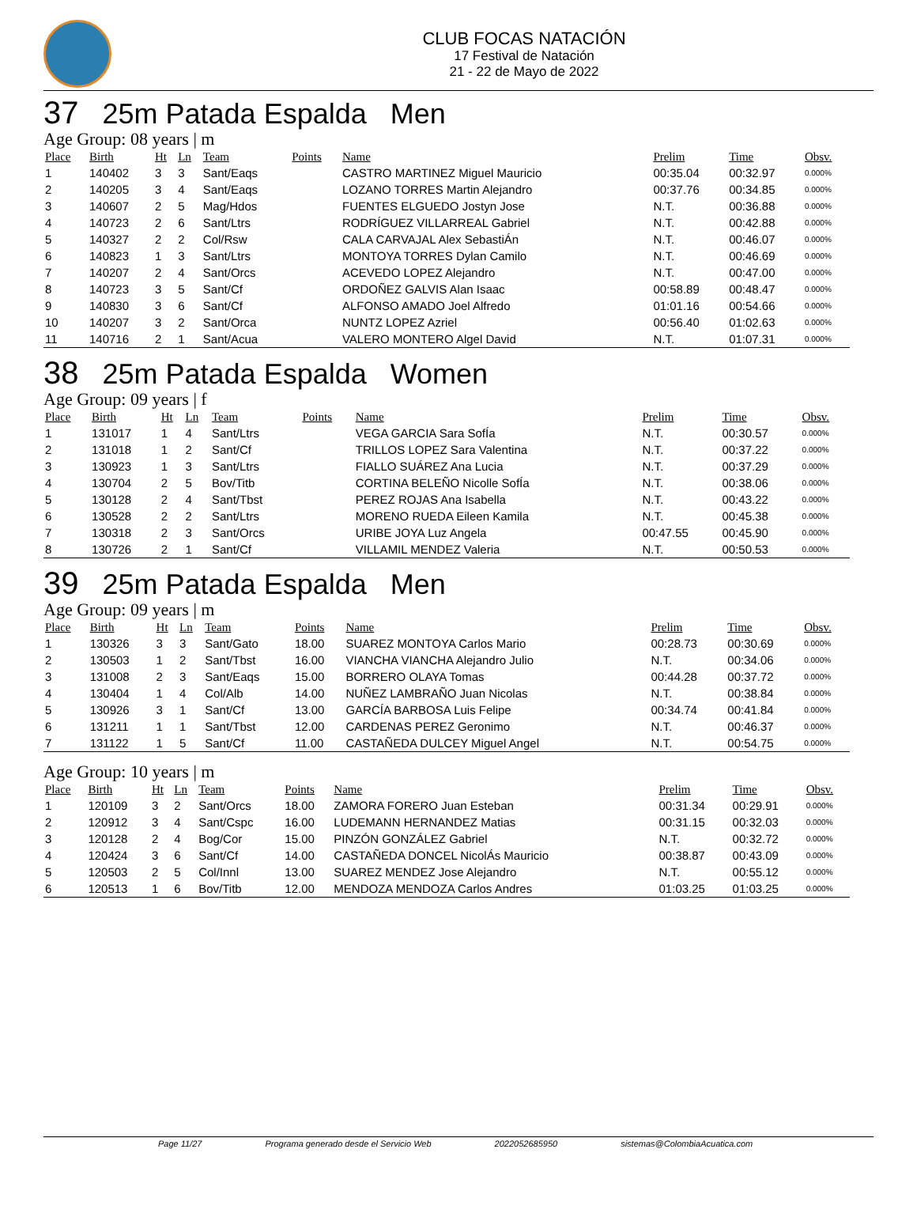CLUB FOCAS NATACIÓN
17 Festival de Natación
21 - 22 de Mayo de 2022
37 25m Patada Espalda Men
Age Group: 08 years | m
| Place | Birth | Ht | Ln | Team | Points | Name | Prelim | Time | Obsv. |
| --- | --- | --- | --- | --- | --- | --- | --- | --- | --- |
| 1 | 140402 | 3 | 3 | Sant/Eaqs | | CASTRO MARTINEZ Miguel Mauricio | 00:35.04 | 00:32.97 | 0.000% |
| 2 | 140205 | 3 | 4 | Sant/Eaqs | | LOZANO TORRES Martin Alejandro | 00:37.76 | 00:34.85 | 0.000% |
| 3 | 140607 | 2 | 5 | Mag/Hdos | | FUENTES ELGUEDO Jostyn Jose | N.T. | 00:36.88 | 0.000% |
| 4 | 140723 | 2 | 6 | Sant/Ltrs | | RODRÍGUEZ VILLARREAL Gabriel | N.T. | 00:42.88 | 0.000% |
| 5 | 140327 | 2 | 2 | Col/Rsw | | CALA CARVAJAL Alex SebastiÁn | N.T. | 00:46.07 | 0.000% |
| 6 | 140823 | 1 | 3 | Sant/Ltrs | | MONTOYA TORRES Dylan Camilo | N.T. | 00:46.69 | 0.000% |
| 7 | 140207 | 2 | 4 | Sant/Orcs | | ACEVEDO LOPEZ Alejandro | N.T. | 00:47.00 | 0.000% |
| 8 | 140723 | 3 | 5 | Sant/Cf | | ORDOÑEZ GALVIS Alan Isaac | 00:58.89 | 00:48.47 | 0.000% |
| 9 | 140830 | 3 | 6 | Sant/Cf | | ALFONSO AMADO Joel Alfredo | 01:01.16 | 00:54.66 | 0.000% |
| 10 | 140207 | 3 | 2 | Sant/Orca | | NUNTZ LOPEZ Azriel | 00:56.40 | 01:02.63 | 0.000% |
| 11 | 140716 | 2 | 1 | Sant/Acua | | VALERO MONTERO Algel David | N.T. | 01:07.31 | 0.000% |
38 25m Patada Espalda Women
Age Group: 09 years | f
| Place | Birth | Ht | Ln | Team | Points | Name | Prelim | Time | Obsv. |
| --- | --- | --- | --- | --- | --- | --- | --- | --- | --- |
| 1 | 131017 | 1 | 4 | Sant/Ltrs | | VEGA GARCIA Sara SofÍa | N.T. | 00:30.57 | 0.000% |
| 2 | 131018 | 1 | 2 | Sant/Cf | | TRILLOS LOPEZ Sara Valentina | N.T. | 00:37.22 | 0.000% |
| 3 | 130923 | 1 | 3 | Sant/Ltrs | | FIALLO SUÁREZ Ana Lucia | N.T. | 00:37.29 | 0.000% |
| 4 | 130704 | 2 | 5 | Bov/Titb | | CORTINA BELEÑO Nicolle SofÍa | N.T. | 00:38.06 | 0.000% |
| 5 | 130128 | 2 | 4 | Sant/Tbst | | PEREZ ROJAS Ana Isabella | N.T. | 00:43.22 | 0.000% |
| 6 | 130528 | 2 | 2 | Sant/Ltrs | | MORENO RUEDA Eileen Kamila | N.T. | 00:45.38 | 0.000% |
| 7 | 130318 | 2 | 3 | Sant/Orcs | | URIBE JOYA Luz Angela | 00:47.55 | 00:45.90 | 0.000% |
| 8 | 130726 | 2 | 1 | Sant/Cf | | VILLAMIL MENDEZ Valeria | N.T. | 00:50.53 | 0.000% |
39 25m Patada Espalda Men
Age Group: 09 years | m
| Place | Birth | Ht | Ln | Team | Points | Name | Prelim | Time | Obsv. |
| --- | --- | --- | --- | --- | --- | --- | --- | --- | --- |
| 1 | 130326 | 3 | 3 | Sant/Gato | 18.00 | SUAREZ MONTOYA Carlos Mario | 00:28.73 | 00:30.69 | 0.000% |
| 2 | 130503 | 1 | 2 | Sant/Tbst | 16.00 | VIANCHA VIANCHA Alejandro Julio | N.T. | 00:34.06 | 0.000% |
| 3 | 131008 | 2 | 3 | Sant/Eaqs | 15.00 | BORRERO OLAYA Tomas | 00:44.28 | 00:37.72 | 0.000% |
| 4 | 130404 | 1 | 4 | Col/Alb | 14.00 | NUÑEZ LAMBRAÑO Juan Nicolas | N.T. | 00:38.84 | 0.000% |
| 5 | 130926 | 3 | 1 | Sant/Cf | 13.00 | GARCÍA BARBOSA Luis Felipe | 00:34.74 | 00:41.84 | 0.000% |
| 6 | 131211 | 1 | 1 | Sant/Tbst | 12.00 | CARDENAS PEREZ Geronimo | N.T. | 00:46.37 | 0.000% |
| 7 | 131122 | 1 | 5 | Sant/Cf | 11.00 | CASTAÑEDA DULCEY Miguel Angel | N.T. | 00:54.75 | 0.000% |
Age Group: 10 years | m
| Place | Birth | Ht | Ln | Team | Points | Name | Prelim | Time | Obsv. |
| --- | --- | --- | --- | --- | --- | --- | --- | --- | --- |
| 1 | 120109 | 3 | 2 | Sant/Orcs | 18.00 | ZAMORA FORERO Juan Esteban | 00:31.34 | 00:29.91 | 0.000% |
| 2 | 120912 | 3 | 4 | Sant/Cspc | 16.00 | LUDEMANN HERNANDEZ Matias | 00:31.15 | 00:32.03 | 0.000% |
| 3 | 120128 | 2 | 4 | Bog/Cor | 15.00 | PINZÓN GONZÁLEZ Gabriel | N.T. | 00:32.72 | 0.000% |
| 4 | 120424 | 3 | 6 | Sant/Cf | 14.00 | CASTAÑEDA DONCEL NicolÁs Mauricio | 00:38.87 | 00:43.09 | 0.000% |
| 5 | 120503 | 2 | 5 | Col/Innl | 13.00 | SUAREZ MENDEZ Jose Alejandro | N.T. | 00:55.12 | 0.000% |
| 6 | 120513 | 1 | 6 | Bov/Titb | 12.00 | MENDOZA MENDOZA Carlos Andres | 01:03.25 | 01:03.25 | 0.000% |
Page 11/27 Programa generado desde el Servicio Web 2022052685950 sistemas@ColombiaAcuatica.com